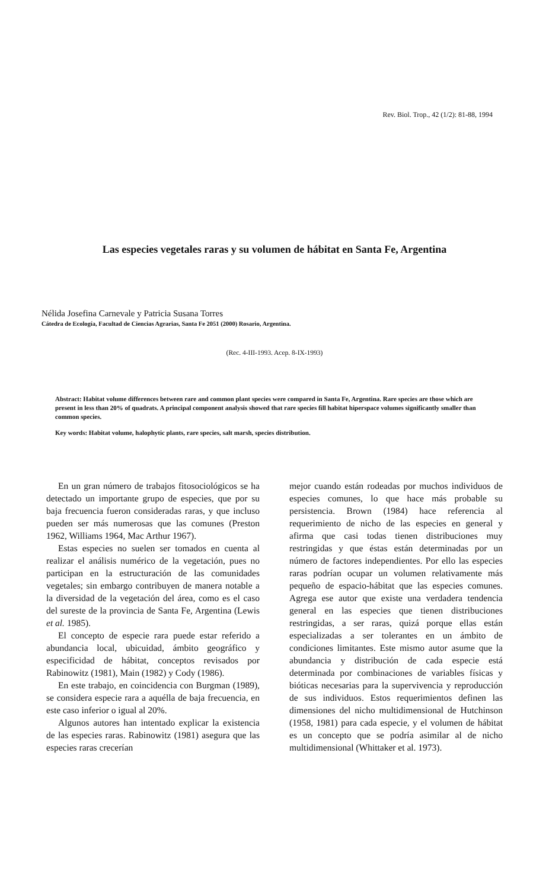Rev. Biol. Trop., 42 (1/2): 81-88, 1994
Las especies vegetales raras y su volumen de hábitat en Santa Fe, Argentina
Nélida Josefina Carnevale y Patricia Susana Torres
Cátedra de Ecología, Facultad de Ciencias Agrarias, Santa Fe 2051 (2000) Rosario, Argentina.
(Rec. 4-III-1993. Acep. 8-IX-1993)
Abstract: Habitat volume differences between rare and common plant species were compared in Santa Fe, Argentina. Rare species are those which are present in less than 20% of quadrats. A principal component analysis showed that rare species fill habitat hiperspace volumes significantly smaller than common species.
Key words: Habitat volume, halophytic plants, rare species, salt marsh, species distribution.
En un gran número de trabajos fitosociológicos se ha detectado un importante grupo de especies, que por su baja frecuencia fueron consideradas raras, y que incluso pueden ser más numerosas que las comunes (Preston 1962, Williams 1964, Mac Arthur 1967).
Estas especies no suelen ser tomados en cuenta al realizar el análisis numérico de la vegetación, pues no participan en la estructuración de las comunidades vegetales; sin embargo contribuyen de manera notable a la diversidad de la vegetación del área, como es el caso del sureste de la provincia de Santa Fe, Argentina (Lewis et al. 1985).
El concepto de especie rara puede estar referido a abundancia local, ubicuidad, ámbito geográfico y especificidad de hábitat, conceptos revisados por Rabinowitz (1981), Main (1982) y Cody (1986).
En este trabajo, en coincidencia con Burgman (1989), se considera especie rara a aquélla de baja frecuencia, en este caso inferior o igual al 20%.
Algunos autores han intentado explicar la existencia de las especies raras. Rabinowitz (1981) asegura que las especies raras crecerían
mejor cuando están rodeadas por muchos individuos de especies comunes, lo que hace más probable su persistencia. Brown (1984) hace referencia al requerimiento de nicho de las especies en general y afirma que casi todas tienen distribuciones muy restringidas y que éstas están determinadas por un número de factores independientes. Por ello las especies raras podrían ocupar un volumen relativamente más pequeño de espacio-hábitat que las especies comunes. Agrega ese autor que existe una verdadera tendencia general en las especies que tienen distribuciones restringidas, a ser raras, quizá porque ellas están especializadas a ser tolerantes en un ámbito de condiciones limitantes. Este mismo autor asume que la abundancia y distribución de cada especie está determinada por combinaciones de variables físicas y bióticas necesarias para la supervivencia y reproducción de sus individuos. Estos requerimientos definen las dimensiones del nicho multidimensional de Hutchinson (1958, 1981) para cada especie, y el volumen de hábitat es un concepto que se podría asimilar al de nicho multidimensional (Whittaker et al. 1973).